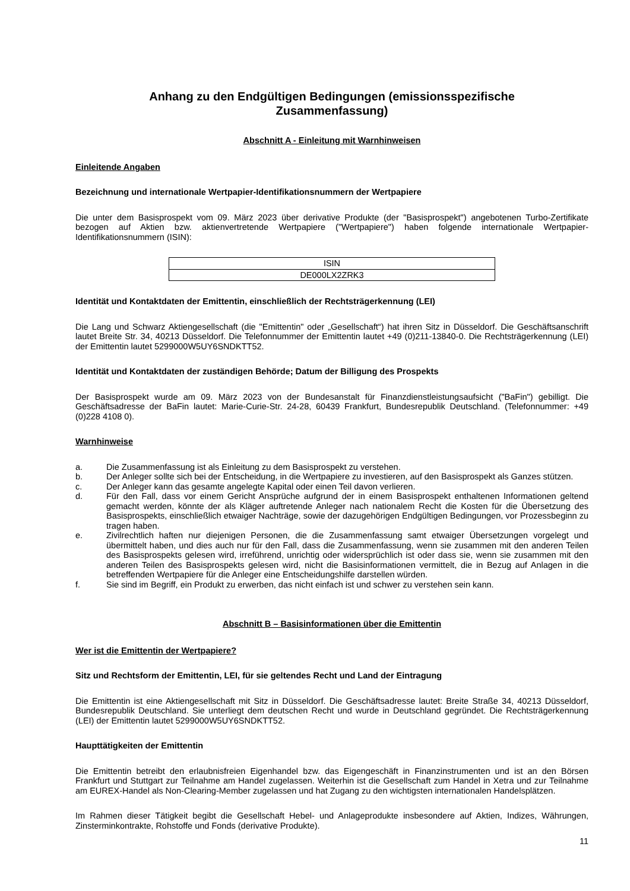Anhang zu den Endgültigen Bedingungen (emissionsspezifische
Zusammenfassung)
Abschnitt A - Einleitung mit Warnhinweisen
Einleitende Angaben
Bezeichnung und internationale Wertpapier-Identifikationsnummern der Wertpapiere
Die unter dem Basisprospekt vom 09. März 2023 über derivative Produkte (der "Basisprospekt") angebotenen Turbo-Zertifikate bezogen auf Aktien bzw. aktienvertretende Wertpapiere ("Wertpapiere") haben folgende internationale Wertpapier-Identifikationsnummern (ISIN):
| ISIN |
| --- |
| DE000LX2ZRK3 |
Identität und Kontaktdaten der Emittentin, einschließlich der Rechtsträgerkennung (LEI)
Die Lang und Schwarz Aktiengesellschaft (die "Emittentin" oder „Gesellschaft“) hat ihren Sitz in Düsseldorf. Die Geschäftsanschrift lautet Breite Str. 34, 40213 Düsseldorf. Die Telefonnummer der Emittentin lautet +49 (0)211-13840-0. Die Rechtsträgerkennung (LEI) der Emittentin lautet 5299000W5UY6SNDKTT52.
Identität und Kontaktdaten der zuständigen Behörde; Datum der Billigung des Prospekts
Der Basisprospekt wurde am 09. März 2023 von der Bundesanstalt für Finanzdienstleistungsaufsicht ("BaFin") gebilligt. Die Geschäftsadresse der BaFin lautet: Marie-Curie-Str. 24-28, 60439 Frankfurt, Bundesrepublik Deutschland. (Telefonnummer: +49 (0)228 4108 0).
Warnhinweise
a. Die Zusammenfassung ist als Einleitung zu dem Basisprospekt zu verstehen.
b. Der Anleger sollte sich bei der Entscheidung, in die Wertpapiere zu investieren, auf den Basisprospekt als Ganzes stützen.
c. Der Anleger kann das gesamte angelegte Kapital oder einen Teil davon verlieren.
d. Für den Fall, dass vor einem Gericht Ansprüche aufgrund der in einem Basisprospekt enthaltenen Informationen geltend gemacht werden, könnte der als Kläger auftretende Anleger nach nationalem Recht die Kosten für die Übersetzung des Basisprospekts, einschließlich etwaiger Nachträge, sowie der dazugehörigen Endgültigen Bedingungen, vor Prozessbeginn zu tragen haben.
e. Zivilrechtlich haften nur diejenigen Personen, die die Zusammenfassung samt etwaiger Übersetzungen vorgelegt und übermittelt haben, und dies auch nur für den Fall, dass die Zusammenfassung, wenn sie zusammen mit den anderen Teilen des Basisprospekts gelesen wird, irreführend, unrichtig oder widersprüchlich ist oder dass sie, wenn sie zusammen mit den anderen Teilen des Basisprospekts gelesen wird, nicht die Basisinformationen vermittelt, die in Bezug auf Anlagen in die betreffenden Wertpapiere für die Anleger eine Entscheidungshilfe darstellen würden.
f. Sie sind im Begriff, ein Produkt zu erwerben, das nicht einfach ist und schwer zu verstehen sein kann.
Abschnitt B – Basisinformationen über die Emittentin
Wer ist die Emittentin der Wertpapiere?
Sitz und Rechtsform der Emittentin, LEI, für sie geltendes Recht und Land der Eintragung
Die Emittentin ist eine Aktiengesellschaft mit Sitz in Düsseldorf. Die Geschäftsadresse lautet: Breite Straße 34, 40213 Düsseldorf, Bundesrepublik Deutschland. Sie unterliegt dem deutschen Recht und wurde in Deutschland gegründet. Die Rechtsträgerkennung (LEI) der Emittentin lautet 5299000W5UY6SNDKTT52.
Haupttätigkeiten der Emittentin
Die Emittentin betreibt den erlaubnisfreien Eigenhandel bzw. das Eigengeschäft in Finanzinstrumenten und ist an den Börsen Frankfurt und Stuttgart zur Teilnahme am Handel zugelassen. Weiterhin ist die Gesellschaft zum Handel in Xetra und zur Teilnahme am EUREX-Handel als Non-Clearing-Member zugelassen und hat Zugang zu den wichtigsten internationalen Handelsplätzen.
Im Rahmen dieser Tätigkeit begibt die Gesellschaft Hebel- und Anlageprodukte insbesondere auf Aktien, Indizes, Währungen, Zinsterminkontrakte, Rohstoffe und Fonds (derivative Produkte).
11